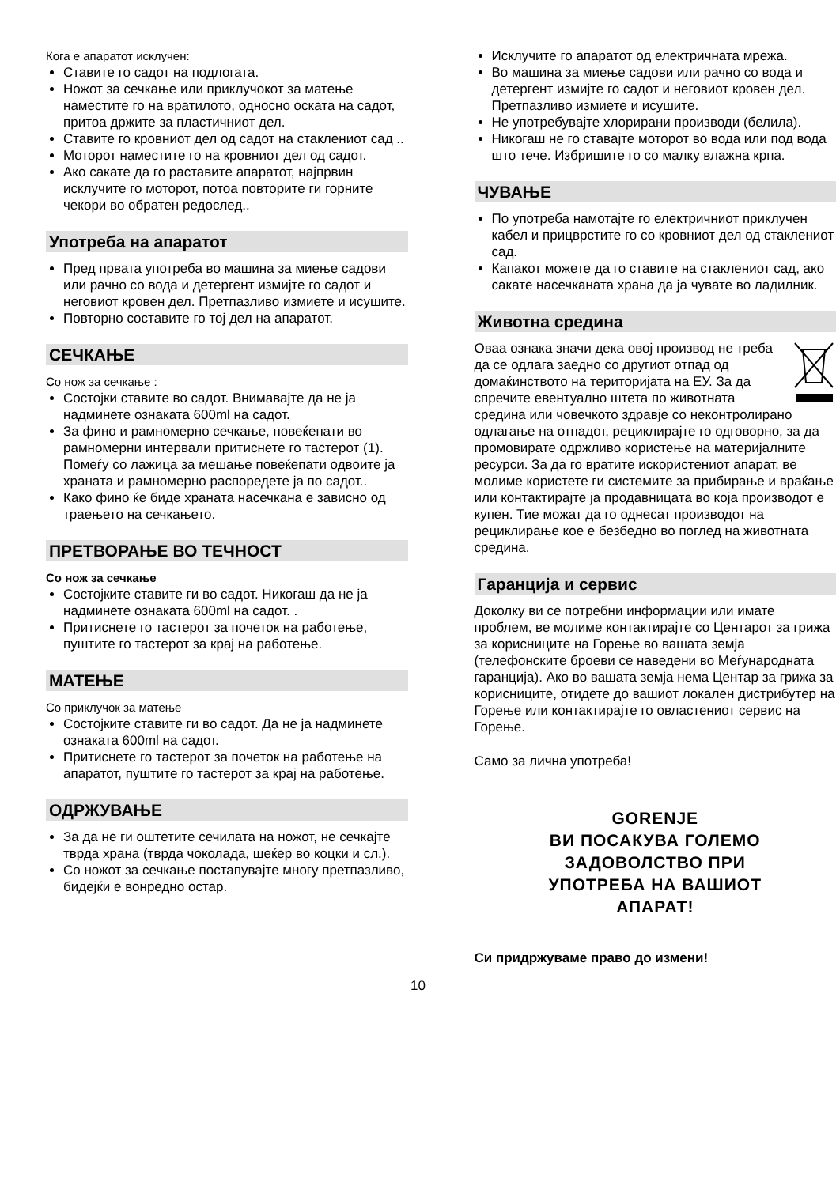Кога е апаратот исклучен:
Ставите го садот на подлогата.
Ножот за сечкање или приклучокот за матење наместите го на вратилото, односно оската на садот, притоа држите за пластичниот дел.
Ставите го кровниот дел од садот на стаклениот сад ..
Моторот наместите го на кровниот дел од садот.
Ако сакате да го раставите апаратот, најпрвин исклучите го моторот, потоа повторите ги горните чекори во обратен редослед..
Употреба на апаратот
Пред првата употреба во машина за миење садови или рачно со вода и детергент измијте го садот и неговиот кровен дел. Претпазливо измиете и исушите.
Повторно составите го тој дел на апаратот.
СЕЧКАЊЕ
Со нож за сечкање :
Состојки ставите во садот. Внимавајте да не ја надминете ознаката 600ml на садот.
За фино и рамномерно сечкање, повеќепати во рамномерни интервали притиснете го тастерот (1). Помеѓу со лажица за мешање повеќепати одвоите ја храната и рамномерно распоредете ја по садот..
Како фино ќе биде храната насечкана е зависно од траењето на сечкањето.
ПРЕТВОРАЊЕ ВО ТЕЧНОСТ
Со нож за сечкање
Состојките ставите ги во садот. Никогаш да не ја надминете ознаката 600ml на садот. .
Притиснете го тастерот за почеток на работење, пуштите го тастерот за крај на работење.
МАТЕЊЕ
Со приклучок за матење
Состојките ставите ги во садот. Да не ја надминете ознаката 600ml на садот.
Притиснете го тастерот за почеток на работење на апаратот, пуштите го тастерот за крај на работење.
ОДРЖУВАЊЕ
За да не ги оштетите сечилата на ножот, не сечкајте тврда храна (тврда чоколада, шеќер во коцки и сл.).
Со ножот за сечкање постапувајте многу претпазливо, бидејќи е вонредно остар.
Исклучите го апаратот од електричната мрежа.
Во машина за миење садови или рачно со вода и детергент измијте го садот и неговиот кровен дел. Претпазливо измиете и исушите.
Не употребувајте хлорирани производи (белила).
Никогаш не го ставајте моторот во вода или под вода што тече. Избришите го со малку влажна крпа.
ЧУВАЊЕ
По употреба намотајте го електричниот приклучен кабел и прицврстите го со кровниот дел од стаклениот сад.
Капакот можете да го ставите на стаклениот сад, ако сакате насечканата храна да ја чувате во ладилник.
Животна средина
Оваа ознака значи дека овој производ не треба да се одлага заедно со другиот отпад од домаќинството на територијата на ЕУ. За да спречите евентуално штета по животната средина или човечкото здравје со неконтролирано одлагање на отпадот, рециклирајте го одговорно, за да промовирате одржливо користење на материјалните ресурси. За да го вратите искористениот апарат, ве молиме користете ги системите за прибирање и враќање или контактирајте ја продавницата во која производот е купен. Тие можат да го однесат производот на рециклирање кое е безбедно во поглед на животната средина.
Гаранција и сервис
Доколку ви се потребни информации или имате проблем, ве молиме контактирајте со Центарот за грижа за корисниците на Горење во вашата земја (телефонските броеви се наведени во Меѓународната гаранција). Ако во вашата земја нема Центар за грижа за корисниците, отидете до вашиот локален дистрибутер на Горење или контактирајте го овластениот сервис на Горење.
Само за лична употреба!
GORENJE
ВИ ПОСАКУВА ГОЛЕМО
ЗАДОВОЛСТВО ПРИ
УПОТРЕБА НА ВАШИОТ
АПАРАТ!
Си придржуваме право до измени!
10